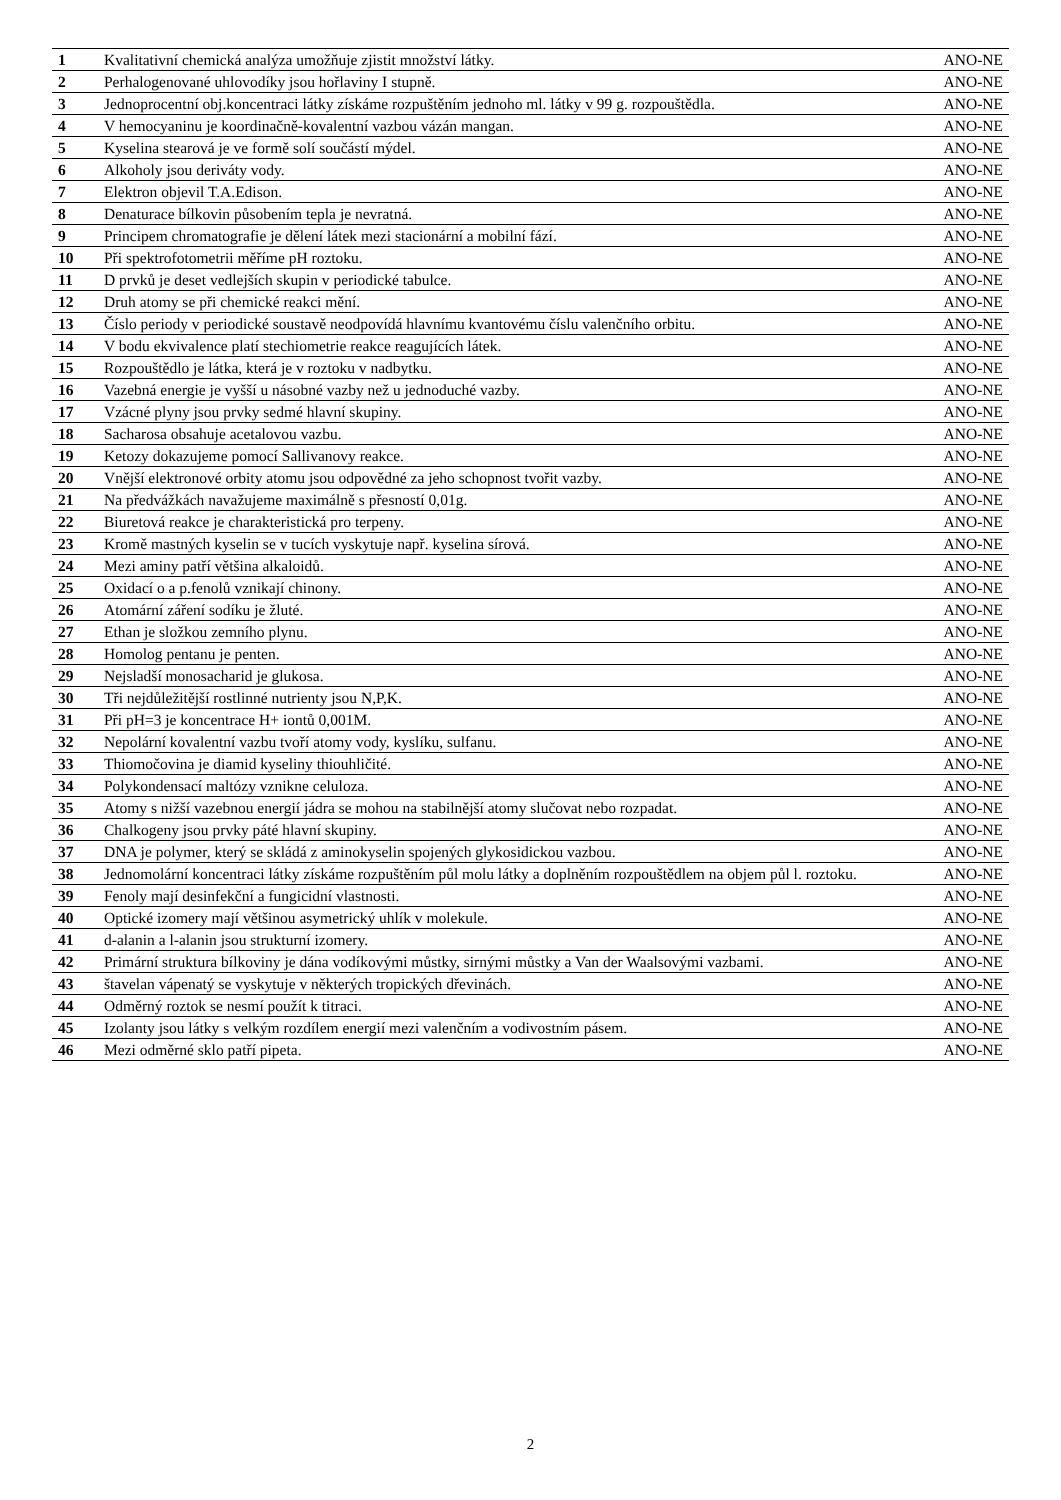| 1 | Kvalitativní chemická analýza umožňuje zjistit množství látky. | ANO-NE |
| 2 | Perhalogenované uhlovodíky jsou hořlaviny I stupně. | ANO-NE |
| 3 | Jednoprocentní obj.koncentraci látky získáme rozpuštěním jednoho ml. látky v 99 g. rozpouštědla. | ANO-NE |
| 4 | V hemocyaninu je koordinačně-kovalentní vazbou vázán mangan. | ANO-NE |
| 5 | Kyselina stearová je ve formě solí součástí mýdel. | ANO-NE |
| 6 | Alkoholy jsou deriváty vody. | ANO-NE |
| 7 | Elektron objevil T.A.Edison. | ANO-NE |
| 8 | Denaturace bílkovin působením tepla je nevratná. | ANO-NE |
| 9 | Principem chromatografie je dělení látek mezi stacionární a mobilní fází. | ANO-NE |
| 10 | Při spektrofotometrii měříme pH roztoku. | ANO-NE |
| 11 | D prvků je deset vedlejších skupin v periodické tabulce. | ANO-NE |
| 12 | Druh atomy se při chemické reakci mění. | ANO-NE |
| 13 | Číslo periody v periodické soustavě neodpovídá hlavnímu kvantovému číslu valenčního orbitu. | ANO-NE |
| 14 | V bodu ekvivalence platí stechiometrie reakce reagujících látek. | ANO-NE |
| 15 | Rozpouštědlo je látka, která je v roztoku v nadbytku. | ANO-NE |
| 16 | Vazebná energie je vyšší u násobné vazby než u jednoduché vazby. | ANO-NE |
| 17 | Vzácné plyny jsou prvky sedmé hlavní skupiny. | ANO-NE |
| 18 | Sacharosa obsahuje acetalovou vazbu. | ANO-NE |
| 19 | Ketozy dokazujeme pomocí Sallivanovy reakce. | ANO-NE |
| 20 | Vnější elektronové orbity atomu jsou odpovědné za jeho schopnost tvořit vazby. | ANO-NE |
| 21 | Na předvážkách navažujeme maximálně s přesností 0,01g. | ANO-NE |
| 22 | Biuretová reakce je charakteristická pro terpeny. | ANO-NE |
| 23 | Kromě mastných kyselin se v tucích vyskytuje např. kyselina sírová. | ANO-NE |
| 24 | Mezi aminy patří většina alkaloidů. | ANO-NE |
| 25 | Oxidací o a p.fenolů vznikají chinony. | ANO-NE |
| 26 | Atomární záření sodíku je žluté. | ANO-NE |
| 27 | Ethan je složkou zemního plynu. | ANO-NE |
| 28 | Homolog pentanu je penten. | ANO-NE |
| 29 | Nejsladší monosacharid je glukosa. | ANO-NE |
| 30 | Tři nejdůležitější rostlinné nutrienty jsou N,P,K. | ANO-NE |
| 31 | Při pH=3 je koncentrace H+ iontů 0,001M. | ANO-NE |
| 32 | Nepolární kovalentní vazbu tvoří atomy vody, kyslíku, sulfanu. | ANO-NE |
| 33 | Thiomočovina je diamid kyseliny thiouhličité. | ANO-NE |
| 34 | Polykondensací maltózy vznikne celuloza. | ANO-NE |
| 35 | Atomy s nižší vazebnou energií jádra se mohou na stabilnější atomy slučovat nebo rozpadat. | ANO-NE |
| 36 | Chalkogeny jsou prvky páté hlavní skupiny. | ANO-NE |
| 37 | DNA je polymer, který se skládá z aminokyselin spojených glykosidickou vazbou. | ANO-NE |
| 38 | Jednomolární koncentraci látky získáme rozpuštěním půl molu látky a doplněním rozpouštědlem na objem půl l. roztoku. | ANO-NE |
| 39 | Fenoly mají desinfekční a fungicidní vlastnosti. | ANO-NE |
| 40 | Optické izomery mají většinou asymetrický uhlík v molekule. | ANO-NE |
| 41 | d-alanin a l-alanin jsou strukturní izomery. | ANO-NE |
| 42 | Primární struktura bílkoviny je dána vodíkovými můstky, sirnými můstky a Van der Waalsovými vazbami. | ANO-NE |
| 43 | štavelan vápenatý se vyskytuje v některých tropických dřevinách. | ANO-NE |
| 44 | Odměrný roztok se nesmí použít k titraci. | ANO-NE |
| 45 | Izolanty jsou látky s velkým rozdílem energií mezi valenčním a vodivostním pásem. | ANO-NE |
| 46 | Mezi odměrné sklo patří pipeta. | ANO-NE |
2